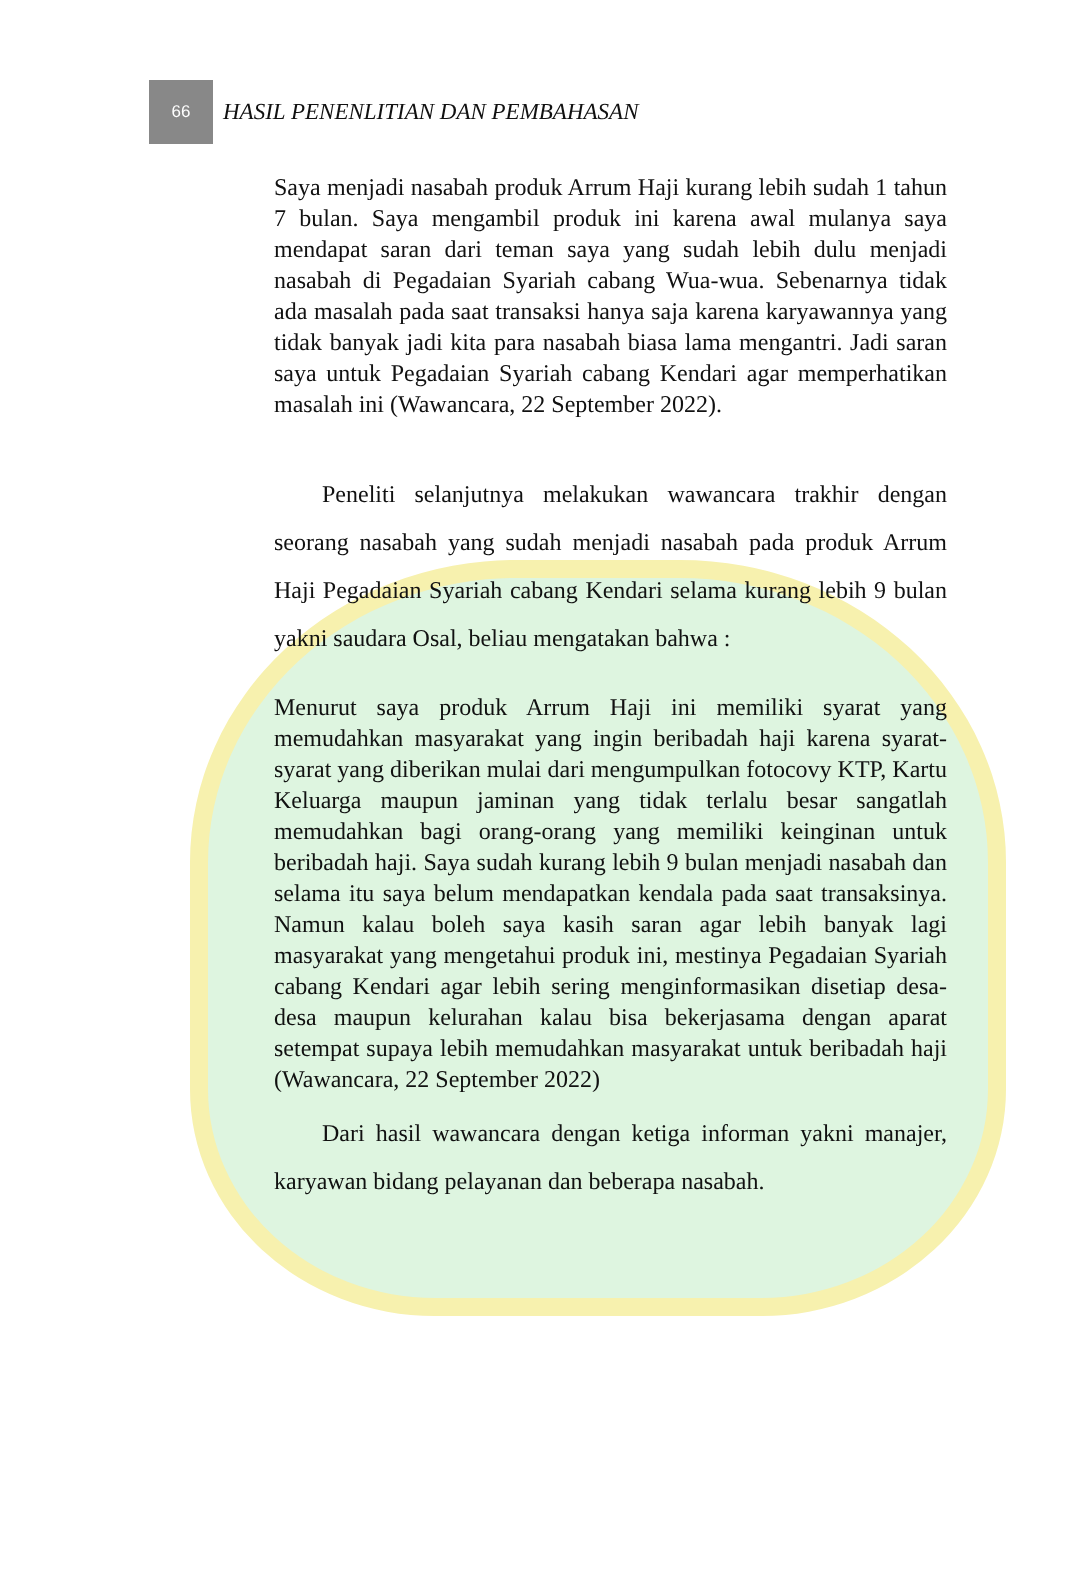66
HASIL PENENLITIAN DAN PEMBAHASAN
Saya menjadi nasabah produk Arrum Haji kurang lebih sudah 1 tahun 7 bulan. Saya mengambil produk ini karena awal mulanya saya mendapat saran dari teman saya yang sudah lebih dulu menjadi nasabah di Pegadaian Syariah cabang Wua-wua. Sebenarnya tidak ada masalah pada saat transaksi hanya saja karena karyawannya yang tidak banyak jadi kita para nasabah biasa lama mengantri. Jadi saran saya untuk Pegadaian Syariah cabang Kendari agar memperhatikan masalah ini (Wawancara, 22 September 2022).
Peneliti selanjutnya melakukan wawancara trakhir dengan seorang nasabah yang sudah menjadi nasabah pada produk Arrum Haji Pegadaian Syariah cabang Kendari selama kurang lebih 9 bulan yakni saudara Osal, beliau mengatakan bahwa :
Menurut saya produk Arrum Haji ini memiliki syarat yang memudahkan masyarakat yang ingin beribadah haji karena syarat-syarat yang diberikan mulai dari mengumpulkan fotocovy KTP, Kartu Keluarga maupun jaminan yang tidak terlalu besar sangatlah memudahkan bagi orang-orang yang memiliki keinginan untuk beribadah haji. Saya sudah kurang lebih 9 bulan menjadi nasabah dan selama itu saya belum mendapatkan kendala pada saat transaksinya. Namun kalau boleh saya kasih saran agar lebih banyak lagi masyarakat yang mengetahui produk ini, mestinya Pegadaian Syariah cabang Kendari agar lebih sering menginformasikan disetiap desa-desa maupun kelurahan kalau bisa bekerjasama dengan aparat setempat supaya lebih memudahkan masyarakat untuk beribadah haji (Wawancara, 22 September 2022)
Dari hasil wawancara dengan ketiga informan yakni manajer, karyawan bidang pelayanan dan beberapa nasabah.